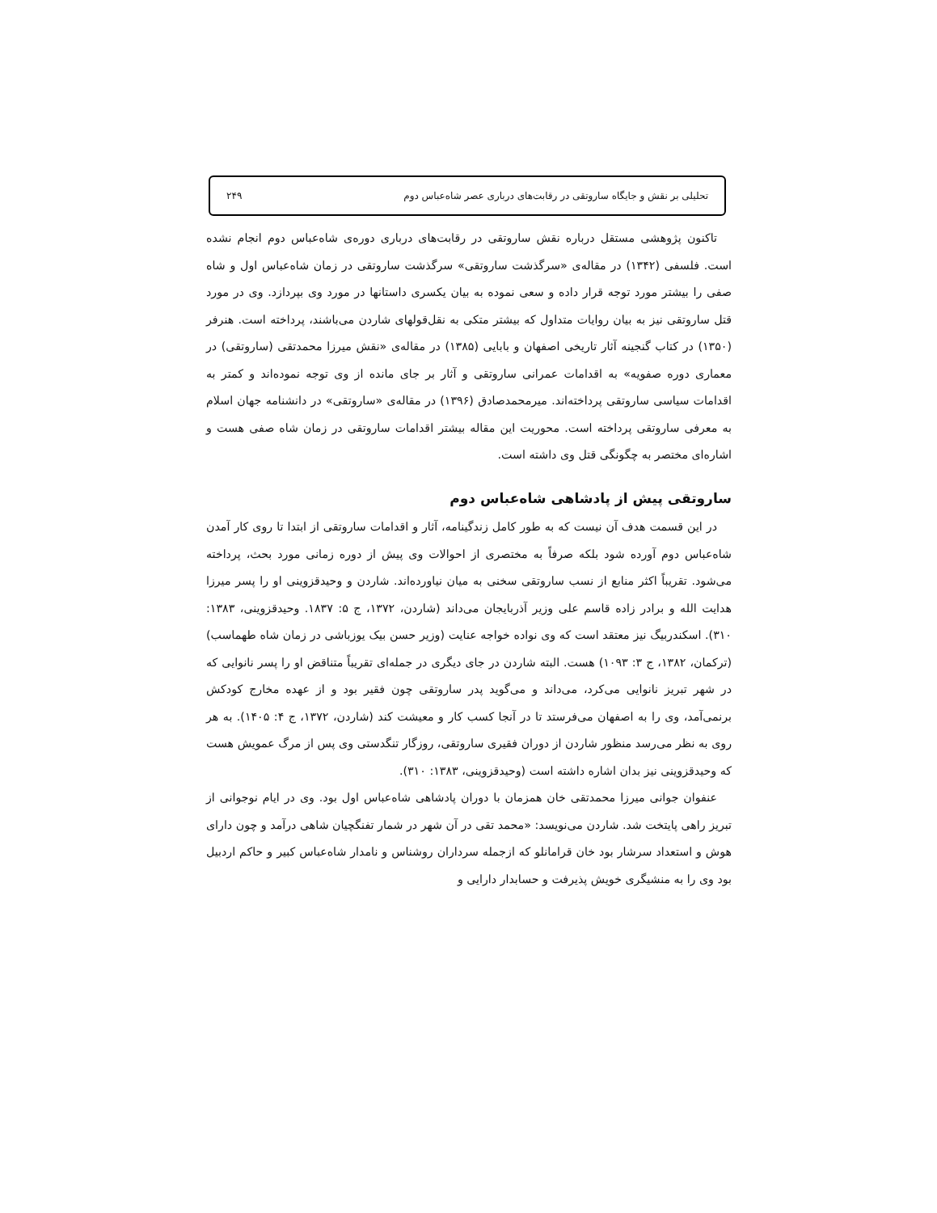تحلیلی بر نقش و جایگاه ساروتقی در رقابت‌های درباری عصر شاه‌عباس دوم ۲۴۹
تاکنون پژوهشی مستقل درباره نقش ساروتقی در رقابت‌های درباری دوره‌ی شاه‌عباس دوم انجام نشده است. فلسفی (۱۳۴۲) در مقاله‌ی «سرگذشت ساروتقی» سرگذشت ساروتقی در زمان شاه‌عباس اول و شاه صفی را بیشتر مورد توجه قرار داده و سعی نموده به بیان یکسری داستانها در مورد وی بپردازد. وی در مورد قتل ساروتقی نیز به بیان روایات متداول که بیشتر متکی به نقل‌قولهای شاردن می‌باشند، پرداخته است. هنرفر (۱۳۵۰) در کتاب گنجینه آثار تاریخی اصفهان و بابایی (۱۳۸۵) در مقاله‌ی «نقش میرزا محمدتقی (ساروتقی) در معماری دوره صفویه» به اقدامات عمرانی ساروتقی و آثار بر جای مانده از وی توجه نموده‌اند و کمتر به اقدامات سیاسی ساروتقی پرداخته‌اند. میرمحمدصادق (۱۳۹۶) در مقاله‌ی «ساروتقی» در دانشنامه جهان اسلام به معرفی ساروتقی پرداخته است. محوریت این مقاله بیشتر اقدامات ساروتقی در زمان شاه صفی هست و اشاره‌ای مختصر به چگونگی قتل وی داشته است.
ساروتقی پیش از پادشاهی شاه‌عباس دوم
در این قسمت هدف آن نیست که به طور کامل زندگینامه، آثار و اقدامات ساروتقی از ابتدا تا روی کار آمدن شاه‌عباس دوم آورده شود بلکه صرفاً به مختصری از احوالات وی پیش از دوره زمانی مورد بحث، پرداخته می‌شود. تقریباً اکثر منابع از نسب ساروتقی سخنی به میان نیاورده‌اند. شاردن و وحیدقزوینی او را پسر میرزا هدایت الله و برادر زاده قاسم علی وزیر آذربایجان می‌داند (شاردن، ۱۳۷۲، ج ۵: ۱۸۳۷. وحیدقزوینی، ۱۳۸۳: ۳۱۰). اسکندربیگ نیز معتقد است که وی نواده خواجه عنایت (وزیر حسن بیک یوزباشی در زمان شاه طهماسب) (ترکمان، ۱۳۸۲، ج ۳: ۱۰۹۳) هست. البته شاردن در جای دیگری در جمله‌ای تقریباً متناقض او را پسر نانوایی که در شهر تبریز نانوایی می‌کرد، می‌داند و می‌گوید پدر ساروتقی چون فقیر بود و از عهده مخارج کودکش برنمی‌آمد، وی را به اصفهان می‌فرستد تا در آنجا کسب کار و معیشت کند (شاردن، ۱۳۷۲، ج ۴: ۱۴۰۵). به هر روی به نظر می‌رسد منظور شاردن از دوران فقیری ساروتقی، روزگار تنگدستی وی پس از مرگ عمویش هست که وحیدقزوینی نیز بدان اشاره داشته است (وحیدقزوینی، ۱۳۸۳: ۳۱۰).
عنفوان جوانی میرزا محمدتقی خان همزمان با دوران پادشاهی شاه‌عباس اول بود. وی در ایام نوجوانی از تبریز راهی پایتخت شد. شاردن می‌نویسد: «محمد تقی در آن شهر در شمار تفنگچیان شاهی درآمد و چون دارای هوش و استعداد سرشار بود خان قرامانلو که ازجمله سرداران روشناس و نامدار شاه‌عباس کبیر و حاکم اردبیل بود وی را به منشیگری خویش پذیرفت و حسابدار دارایی و